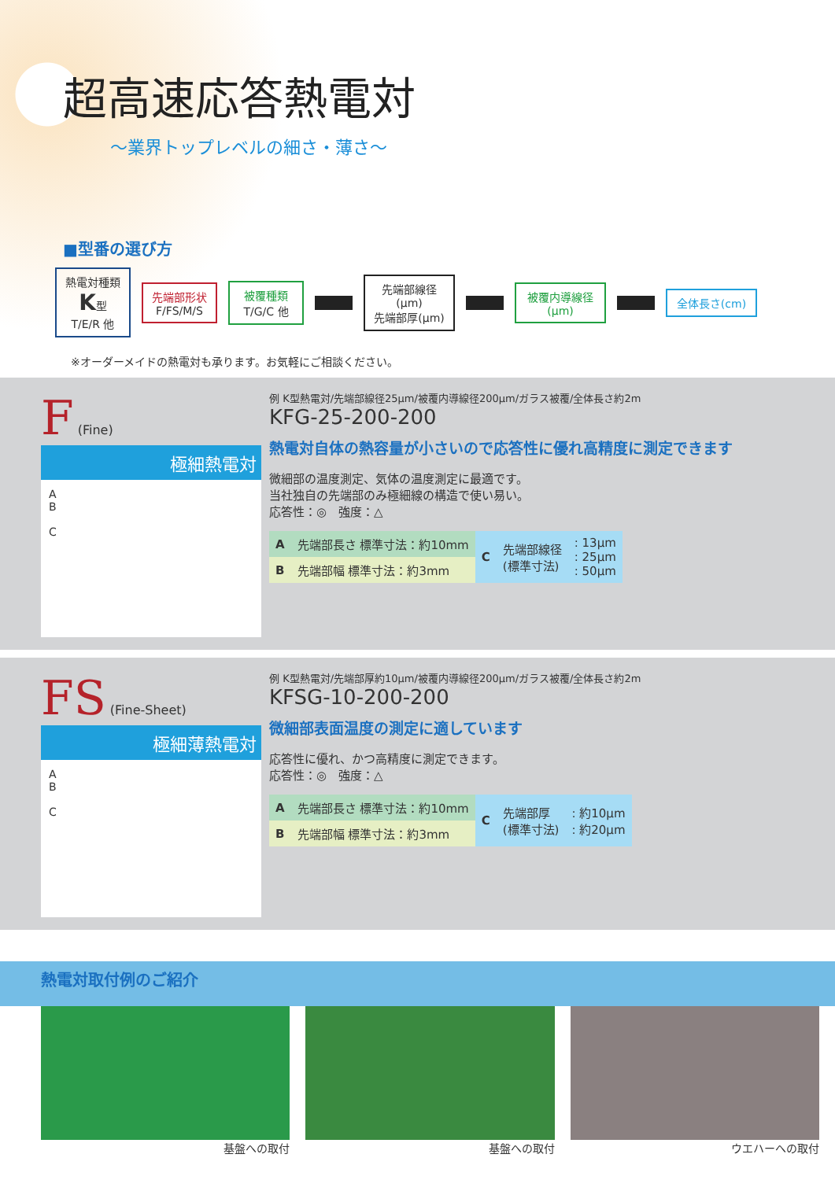超高速応答熱電対
～業界トップレベルの細さ・薄さ～
■型番の選び方
熱電対種類
K型
T/E/R 他
先端部形状
F/FS/M/S
被覆種類
T/G/C 他
先端部線径(μm)
先端部厚(μm)
被覆内導線径(μm)
全体長さ(cm)
※オーダーメイドの熱電対も承ります。お気軽にご相談ください。
F (Fine)
極細熱電対
A
B
C
例 K型熱電対/先端部線径25μm/被覆内導線径200μm/ガラス被覆/全体長さ約2m
KFG-25-200-200
熱電対自体の熱容量が小さいので応答性に優れ高精度に測定できます
微細部の温度測定、気体の温度測定に最適です。
当社独自の先端部のみ極細線の構造で使い易い。
応答性：◎　強度：△
| A | 先端部長さ 標準寸法：約10mm | C | 先端部線径 (標準寸法) | : 13μm : 25μm : 50μm |
| B | 先端部幅 標準寸法：約3mm | | | |
FS (Fine-Sheet)
極細薄熱電対
A
B
C
例 K型熱電対/先端部厚約10μm/被覆内導線径200μm/ガラス被覆/全体長さ約2m
KFSG-10-200-200
微細部表面温度の測定に適しています
応答性に優れ、かつ高精度に測定できます。
応答性：◎　強度：△
| A | 先端部長さ 標準寸法：約10mm | C | 先端部厚 (標準寸法) | : 約10μm : 約20μm |
| B | 先端部幅 標準寸法：約3mm | | | |
熱電対取付例のご紹介
基盤への取付 基盤への取付 ウエハーへの取付